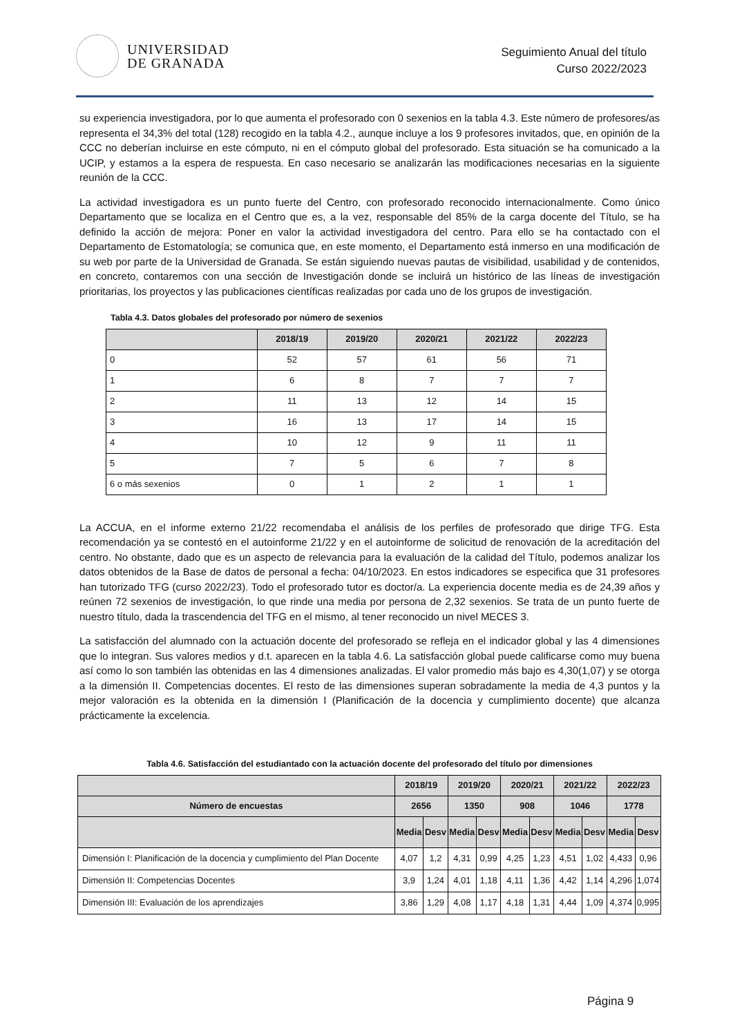UNIVERSIDAD
DE GRANADA
Seguimiento Anual del título
Curso 2022/2023
su experiencia investigadora, por lo que aumenta el profesorado con 0 sexenios en la tabla 4.3. Este número de profesores/as representa el 34,3% del total (128) recogido en la tabla 4.2., aunque incluye a los 9 profesores invitados, que, en opinión de la CCC no deberían incluirse en este cómputo, ni en el cómputo global del profesorado. Esta situación se ha comunicado a la UCIP, y estamos a la espera de respuesta. En caso necesario se analizarán las modificaciones necesarias en la siguiente reunión de la CCC.
La actividad investigadora es un punto fuerte del Centro, con profesorado reconocido internacionalmente. Como único Departamento que se localiza en el Centro que es, a la vez, responsable del 85% de la carga docente del Título, se ha definido la acción de mejora: Poner en valor la actividad investigadora del centro. Para ello se ha contactado con el Departamento de Estomatología; se comunica que, en este momento, el Departamento está inmerso en una modificación de su web por parte de la Universidad de Granada. Se están siguiendo nuevas pautas de visibilidad, usabilidad y de contenidos, en concreto, contaremos con una sección de Investigación donde se incluirá un histórico de las líneas de investigación prioritarias, los proyectos y las publicaciones científicas realizadas por cada uno de los grupos de investigación.
Tabla 4.3. Datos globales del profesorado por número de sexenios
| | 2018/19 | 2019/20 | 2020/21 | 2021/22 | 2022/23 |
| --- | --- | --- | --- | --- | --- |
| 0 | 52 | 57 | 61 | 56 | 71 |
| 1 | 6 | 8 | 7 | 7 | 7 |
| 2 | 11 | 13 | 12 | 14 | 15 |
| 3 | 16 | 13 | 17 | 14 | 15 |
| 4 | 10 | 12 | 9 | 11 | 11 |
| 5 | 7 | 5 | 6 | 7 | 8 |
| 6 o más sexenios | 0 | 1 | 2 | 1 | 1 |
La ACCUA, en el informe externo 21/22 recomendaba el análisis de los perfiles de profesorado que dirige TFG. Esta recomendación ya se contestó en el autoinforme 21/22 y en el autoinforme de solicitud de renovación de la acreditación del centro. No obstante, dado que es un aspecto de relevancia para la evaluación de la calidad del Título, podemos analizar los datos obtenidos de la Base de datos de personal a fecha: 04/10/2023. En estos indicadores se especifica que 31 profesores han tutorizado TFG (curso 2022/23). Todo el profesorado tutor es doctor/a. La experiencia docente media es de 24,39 años y reúnen 72 sexenios de investigación, lo que rinde una media por persona de 2,32 sexenios. Se trata de un punto fuerte de nuestro título, dada la trascendencia del TFG en el mismo, al tener reconocido un nivel MECES 3.
La satisfacción del alumnado con la actuación docente del profesorado se refleja en el indicador global y las 4 dimensiones que lo integran. Sus valores medios y d.t. aparecen en la tabla 4.6. La satisfacción global puede calificarse como muy buena así como lo son también las obtenidas en las 4 dimensiones analizadas. El valor promedio más bajo es 4,30(1,07) y se otorga a la dimensión II. Competencias docentes. El resto de las dimensiones superan sobradamente la media de 4,3 puntos y la mejor valoración es la obtenida en la dimensión I (Planificación de la docencia y cumplimiento docente) que alcanza prácticamente la excelencia.
Tabla 4.6. Satisfacción del estudiantado con la actuación docente del profesorado del título por dimensiones
| | 2018/19 | | 2019/20 | | 2020/21 | | 2021/22 | | 2022/23 | |
| --- | --- | --- | --- | --- | --- | --- | --- | --- | --- | --- |
| Número de encuestas | 2656 | | 1350 | | 908 | | 1046 | | 1778 | |
| | Media | Desv | Media | Desv | Media | Desv | Media | Desv | Media | Desv |
| Dimensión I: Planificación de la docencia y cumplimiento del Plan Docente | 4,07 | 1,2 | 4,31 | 0,99 | 4,25 | 1,23 | 4,51 | 1,02 | 4,433 | 0,96 |
| Dimensión II: Competencias Docentes | 3,9 | 1,24 | 4,01 | 1,18 | 4,11 | 1,36 | 4,42 | 1,14 | 4,296 | 1,074 |
| Dimensión III: Evaluación de los aprendizajes | 3,86 | 1,29 | 4,08 | 1,17 | 4,18 | 1,31 | 4,44 | 1,09 | 4,374 | 0,995 |
Página 9